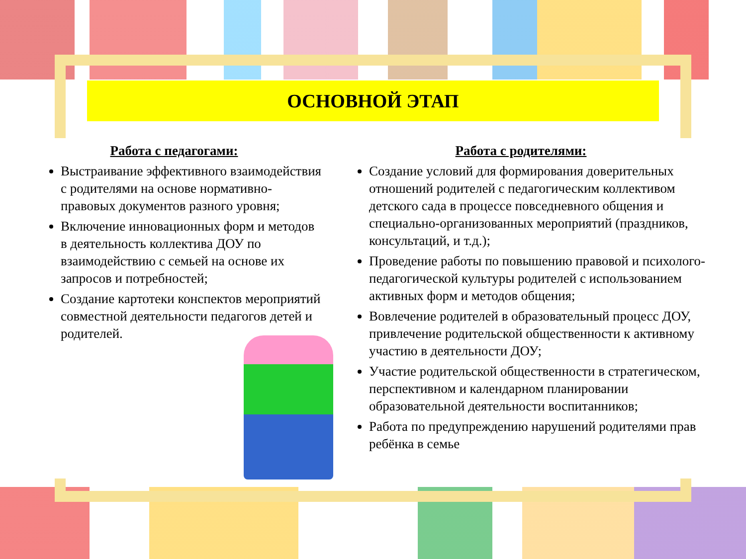ОСНОВНОЙ ЭТАП
Работа с педагогами:
Выстраивание эффективного взаимодействия с родителями на основе нормативно- правовых документов разного уровня;
Включение инновационных форм и методов в деятельность коллектива ДОУ по взаимодействию с семьей на основе их запросов и потребностей;
Создание картотеки конспектов мероприятий совместной деятельности педагогов детей и родителей.
Работа с родителями:
Создание условий для формирования доверительных отношений родителей с педагогическим коллективом детского сада в процессе повседневного общения и специально-организованных мероприятий (праздников, консультаций, и т.д.);
Проведение работы по повышению правовой и психолого-педагогической культуры родителей с использованием активных форм и методов общения;
Вовлечение родителей в образовательный процесс ДОУ, привлечение родительской общественности к активному участию в деятельности ДОУ;
Участие родительской общественности в стратегическом, перспективном и календарном планировании образовательной деятельности воспитанников;
Работа по предупреждению нарушений родителями прав ребёнка в семье